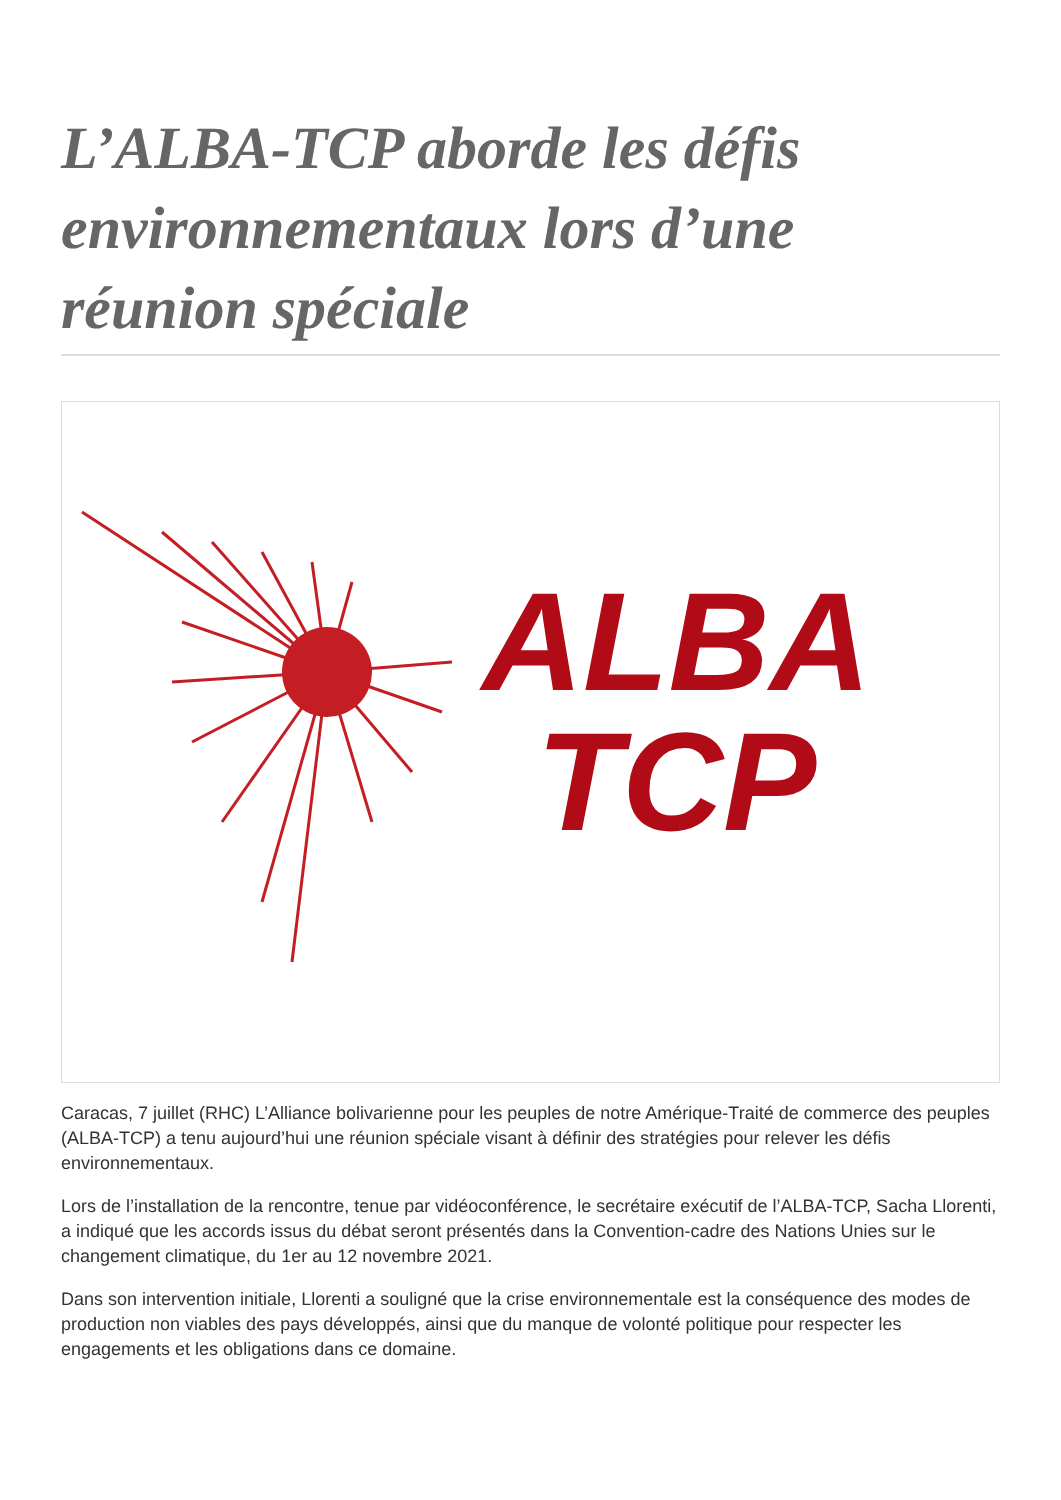L’ALBA-TCP aborde les défis environnementaux lors d’une réunion spéciale
ALBA
TCP
Caracas, 7 juillet (RHC) L’Alliance bolivarienne pour les peuples de notre Amérique-Traité de commerce des peuples (ALBA-TCP) a tenu aujourd’hui une réunion spéciale visant à définir des stratégies pour relever les défis environnementaux.
Lors de l’installation de la rencontre, tenue par vidéoconférence, le secrétaire exécutif de l’ALBA-TCP, Sacha Llorenti, a indiqué que les accords issus du débat seront présentés dans la Convention-cadre des Nations Unies sur le changement climatique, du 1er au 12 novembre 2021.
Dans son intervention initiale, Llorenti a souligné que la crise environnementale est la conséquence des modes de production non viables des pays développés, ainsi que du manque de volonté politique pour respecter les engagements et les obligations dans ce domaine.